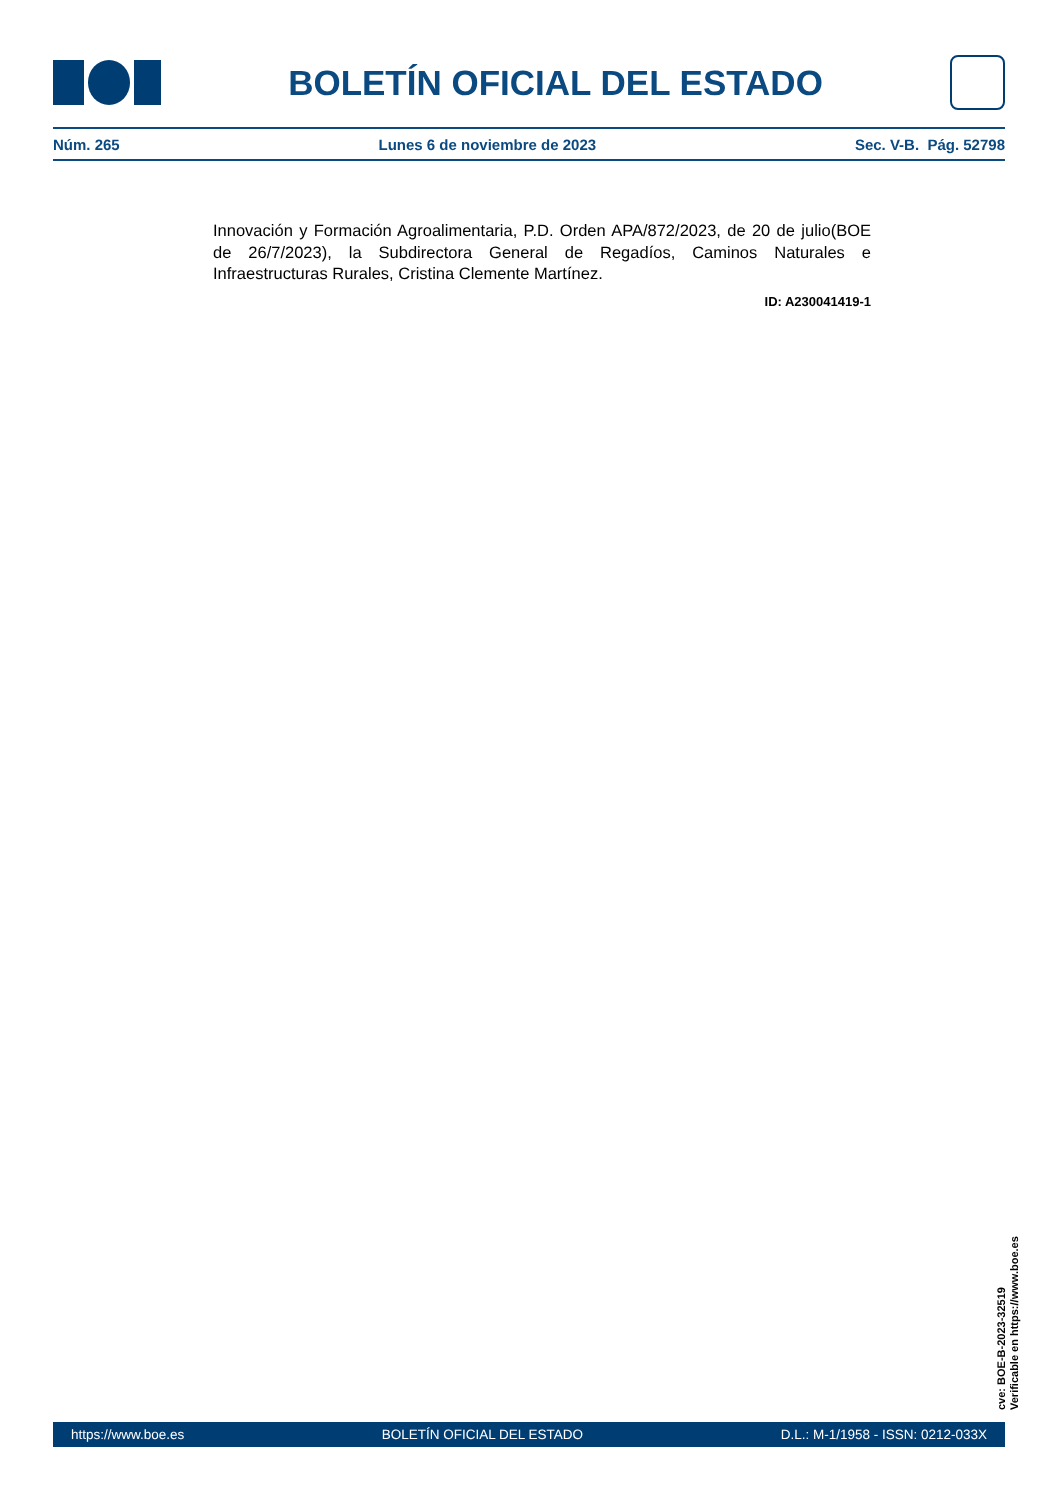BOLETÍN OFICIAL DEL ESTADO
Núm. 265 Lunes 6 de noviembre de 2023 Sec. V-B. Pág. 52798
Innovación y Formación Agroalimentaria, P.D. Orden APA/872/2023, de 20 de julio(BOE de 26/7/2023), la Subdirectora General de Regadíos, Caminos Naturales e Infraestructuras Rurales, Cristina Clemente Martínez.
ID: A230041419-1
cve: BOE-B-2023-32519
Verificable en https://www.boe.es
https://www.boe.es BOLETÍN OFICIAL DEL ESTADO D.L.: M-1/1958 - ISSN: 0212-033X